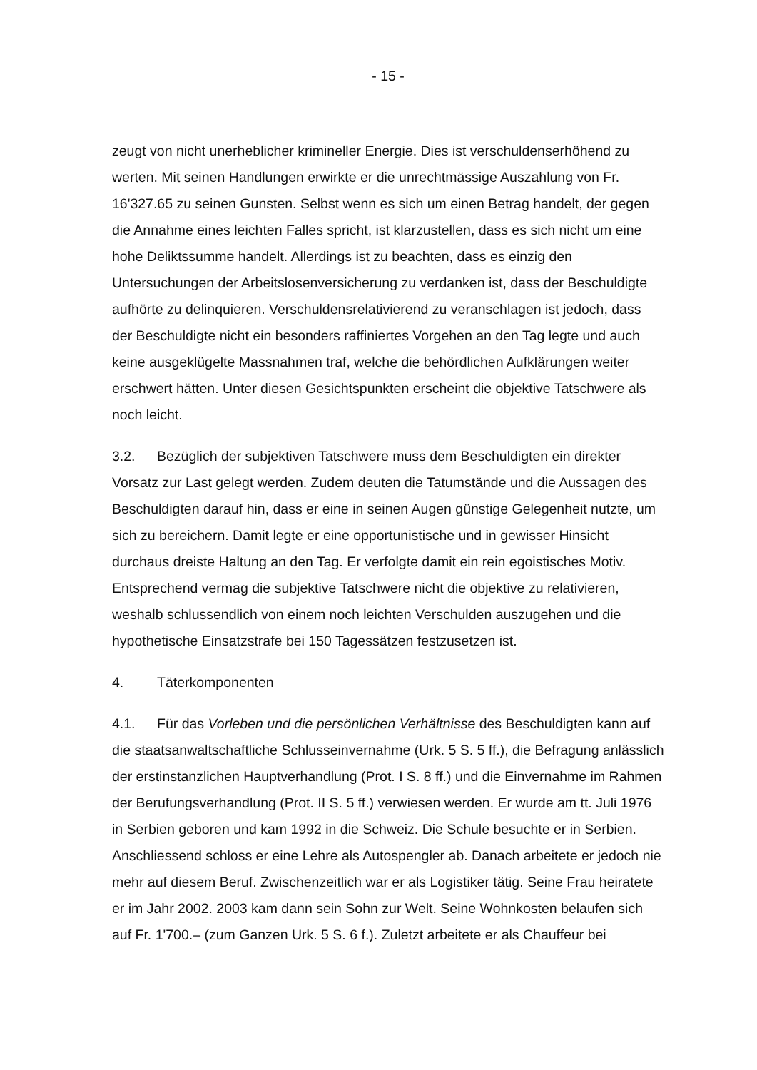- 15 -
zeugt von nicht unerheblicher krimineller Energie. Dies ist verschuldenserhöhend zu werten. Mit seinen Handlungen erwirkte er die unrechtmässige Auszahlung von Fr. 16'327.65 zu seinen Gunsten. Selbst wenn es sich um einen Betrag handelt, der gegen die Annahme eines leichten Falles spricht, ist klarzustellen, dass es sich nicht um eine hohe Deliktssumme handelt. Allerdings ist zu beachten, dass es einzig den Untersuchungen der Arbeitslosenversicherung zu verdanken ist, dass der Beschuldigte aufhörte zu delinquieren. Verschuldensrelativierend zu veranschlagen ist jedoch, dass der Beschuldigte nicht ein besonders raffiniertes Vorgehen an den Tag legte und auch keine ausgeklügelte Massnahmen traf, welche die behördlichen Aufklärungen weiter erschwert hätten. Unter diesen Gesichtspunkten erscheint die objektive Tatschwere als noch leicht.
3.2. Bezüglich der subjektiven Tatschwere muss dem Beschuldigten ein direkter Vorsatz zur Last gelegt werden. Zudem deuten die Tatumstände und die Aussagen des Beschuldigten darauf hin, dass er eine in seinen Augen günstige Gelegenheit nutzte, um sich zu bereichern. Damit legte er eine opportunistische und in gewisser Hinsicht durchaus dreiste Haltung an den Tag. Er verfolgte damit ein rein egoistisches Motiv. Entsprechend vermag die subjektive Tatschwere nicht die objektive zu relativieren, weshalb schlussendlich von einem noch leichten Verschulden auszugehen und die hypothetische Einsatzstrafe bei 150 Tagessätzen festzusetzen ist.
4. Täterkomponenten
4.1. Für das Vorleben und die persönlichen Verhältnisse des Beschuldigten kann auf die staatsanwaltschaftliche Schlusseinvernahme (Urk. 5 S. 5 ff.), die Befragung anlässlich der erstinstanzlichen Hauptverhandlung (Prot. I S. 8 ff.) und die Einvernahme im Rahmen der Berufungsverhandlung (Prot. II S. 5 ff.) verwiesen werden. Er wurde am tt. Juli 1976 in Serbien geboren und kam 1992 in die Schweiz. Die Schule besuchte er in Serbien. Anschliessend schloss er eine Lehre als Autospengler ab. Danach arbeitete er jedoch nie mehr auf diesem Beruf. Zwischenzeitlich war er als Logistiker tätig. Seine Frau heiratete er im Jahr 2002. 2003 kam dann sein Sohn zur Welt. Seine Wohnkosten belaufen sich auf Fr. 1'700.– (zum Ganzen Urk. 5 S. 6 f.). Zuletzt arbeitete er als Chauffeur bei